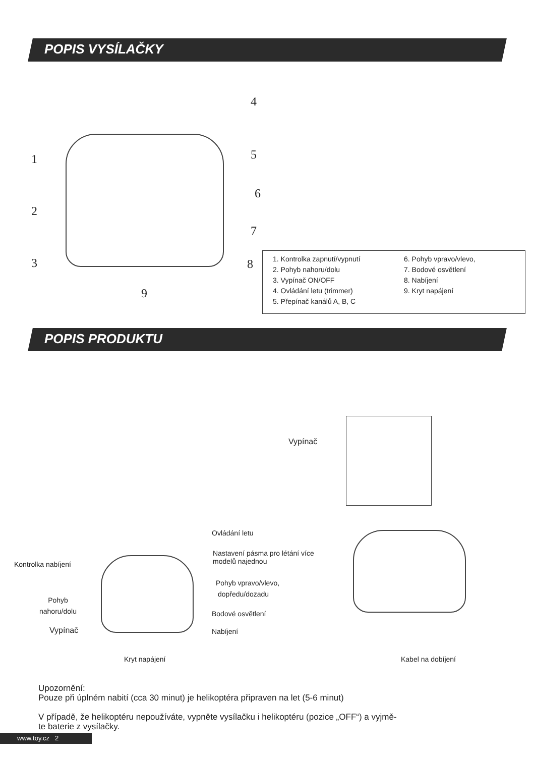POPIS VYSÍLAČKY
9
1
2
3
4
5
6
7
8
1. Kontrolka zapnutí/vypnutí
2. Pohyb nahoru/dolu
3. Vypínač ON/OFF
4. Ovládání letu (trimmer)
5. Přepínač kanálů A, B, C
6. Pohyb vpravo/vlevo,
7. Bodové osvětlení
8. Nabíjení
9. Kryt napájení
POPIS PRODUKTU
Vypínač
Ovládání letu
Kontrolka nabíjení
Nastavení pásma pro létání více
modelů najednou
Pohyb vpravo/vlevo,
dopředu/dozadu
Pohyb
nahoru/dolu
Bodové osvětlení
Vypínač Nabíjení
Kryt napájení Kabel na dobíjení
Upozornění:
Pouze při úplném nabití (cca 30 minut) je helikoptéra připraven na let (5-6 minut)
V případě, že helikoptéru nepoužíváte, vypněte vysílačku i helikoptéru (pozice „OFF“) a vyjmě-
te baterie z vysílačky.
www.toy.cz 2